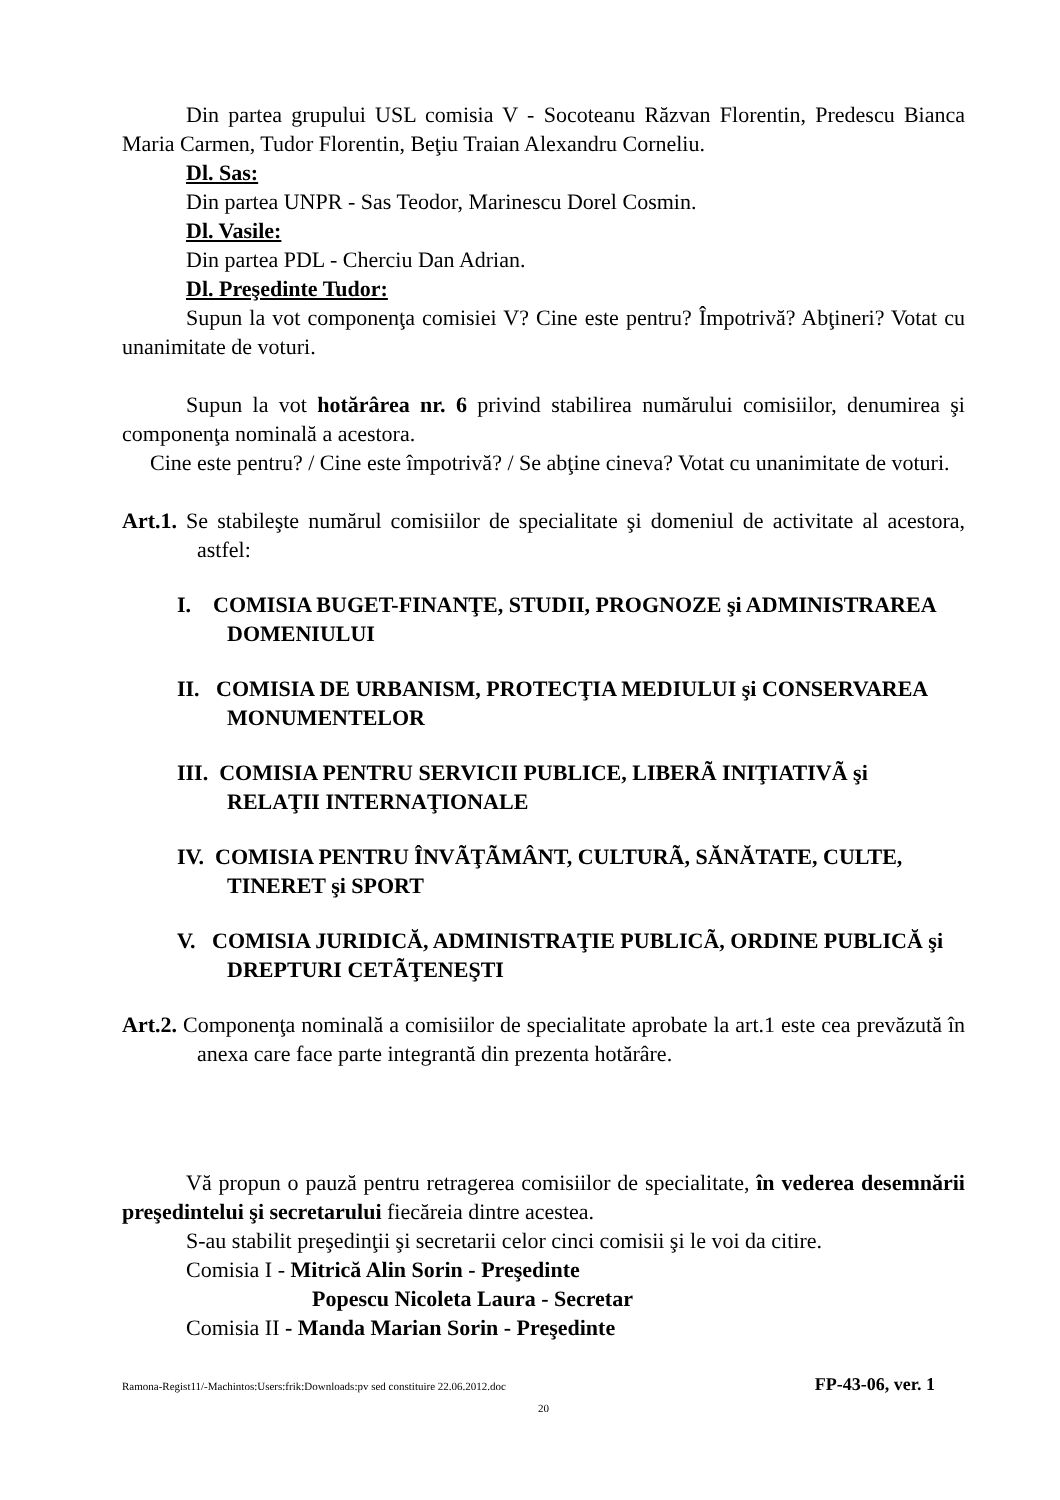Din partea grupului USL comisia V - Socoteanu Răzvan Florentin, Predescu Bianca Maria Carmen, Tudor Florentin, Beţiu Traian Alexandru Corneliu.
Dl. Sas:
Din partea UNPR - Sas Teodor, Marinescu Dorel Cosmin.
Dl. Vasile:
Din partea PDL - Cherciu Dan Adrian.
Dl. Preşedinte Tudor:
Supun la vot componenţa comisiei V? Cine este pentru? Împotrivă? Abţineri? Votat cu unanimitate de voturi.
Supun la vot hotărârea nr. 6 privind stabilirea numărului comisiilor, denumirea şi componenţa nominală a acestora.
Cine este pentru? / Cine este împotrivă? / Se abţine cineva? Votat cu unanimitate de voturi.
Art.1. Se stabileşte numărul comisiilor de specialitate şi domeniul de activitate al acestora, astfel:
I. COMISIA BUGET-FINANŢE, STUDII, PROGNOZE şi ADMINISTRAREA DOMENIULUI
II. COMISIA DE URBANISM, PROTECŢIA MEDIULUI şi CONSERVAREA MONUMENTELOR
III. COMISIA PENTRU SERVICII PUBLICE, LIBERÃ INIŢIATIVÃ şi RELAŢII INTERNAŢIONALE
IV. COMISIA PENTRU ÎNVÃŢÃMÂNT, CULTURÃ, SĂNĂTATE, CULTE, TINERET şi SPORT
V. COMISIA JURIDICĂ, ADMINISTRAŢIE PUBLICÃ, ORDINE PUBLICĂ şi DREPTURI CETÃŢENEŞTI
Art.2. Componenţa nominală a comisiilor de specialitate aprobate la art.1 este cea prevăzută în anexa care face parte integrantă din prezenta hotărâre.
Vă propun o pauză pentru retragerea comisiilor de specialitate, în vederea desemnării preşedintelui şi secretarului fiecăreia dintre acestea.
S-au stabilit preşedinţii şi secretarii celor cinci comisii şi le voi da citire.
Comisia I - Mitrică Alin Sorin - Preşedinte
Popescu Nicoleta Laura - Secretar
Comisia II - Manda Marian Sorin - Preşedinte
Ramona-Regist11/-Machintos:Users:frik:Downloads:pv sed constituire 22.06.2012.doc FP-43-06, ver. 1
20